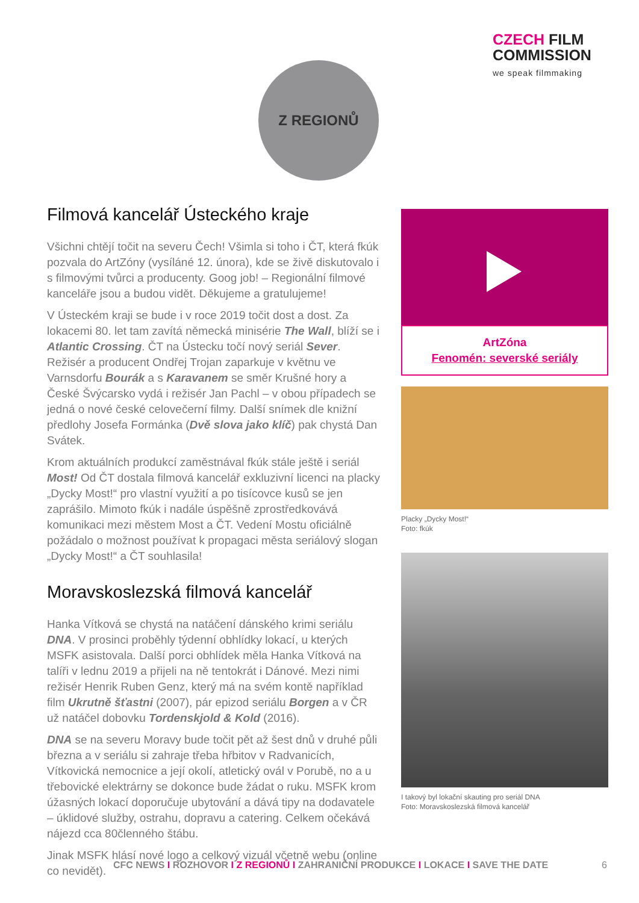CZECH FILM
COMMISSION
we speak filmmaking
Z REGIONŮ
Filmová kancelář Ústeckého kraje
Všichni chtějí točit na severu Čech! Všimla si toho i ČT, která fkúk pozvala do ArtZóny (vysíláné 12. února), kde se živě diskutovalo i s filmovými tvůrci a producenty. Goog job! – Regionální filmové kanceláře jsou a budou vidět. Děkujeme a gratulujeme!
V Ústeckém kraji se bude i v roce 2019 točit dost a dost. Za lokacemi 80. let tam zavítá německá minisérie The Wall, blíží se i Atlantic Crossing. ČT na Ústecku točí nový seriál Sever. Režisér a producent Ondřej Trojan zaparkuje v květnu ve Varnsdorfu Bourák a s Karavanem se směr Krušné hory a České Švýcarsko vydá i režisér Jan Pachl – v obou případech se jedná o nové české celovečerní filmy. Další snímek dle knižní předlohy Josefa Formánka (Dvě slova jako klíč) pak chystá Dan Svátek.
Krom aktuálních produkcí zaměstnával fkúk stále ještě i seriál Most! Od ČT dostala filmová kancelář exkluzivní licenci na placky „Dycky Most!“ pro vlastní využití a po tisícovce kusů se jen zaprášilo. Mimoto fkúk i nadále úspěšně zprostředkovává komunikaci mezi městem Most a ČT. Vedení Mostu oficiálně požádalo o možnost používat k propagaci města seriálový slogan „Dycky Most!“ a ČT souhlasila!
Moravskoslezská filmová kancelář
Hanka Vítková se chystá na natáčení dánského krimi seriálu DNA. V prosinci proběhly týdenní obhlídky lokací, u kterých MSFK asistovala. Další porci obhlídek měla Hanka Vítková na talíři v lednu 2019 a přijeli na ně tentokrát i Dánové. Mezi nimi režisér Henrik Ruben Genz, který má na svém kontě například film Ukrutně šťastni (2007), pár epizod seriálu Borgen a v ČR už natáčel dobovku Tordenskjold & Kold (2016).
DNA se na severu Moravy bude točit pět až šest dnů v druhé půli března a v seriálu si zahraje třeba hřbitov v Radvanicích, Vítkovická nemocnice a její okolí, atletický ovál v Porubě, no a u třebovické elektrárny se dokonce bude žádat o ruku. MSFK krom úžasných lokací doporučuje ubytování a dává tipy na dodavatele – úklidové služby, ostrahu, dopravu a catering. Celkem očekává nájezd cca 80členného štábu.
Jinak MSFK hlásí nové logo a celkový vizuál včetně webu (online co nevidět).
ArtZóna
Fenomén: severské seriály
Placky „Dycky Most!“
Foto: fkúk
I takový byl lokační skauting pro seriál DNA
Foto: Moravskoslezská filmová kancelář
CFC NEWS I ROZHOVOR I Z REGIONŮ I ZAHRANIČNÍ PRODUKCE I LOKACE I SAVE THE DATE 6